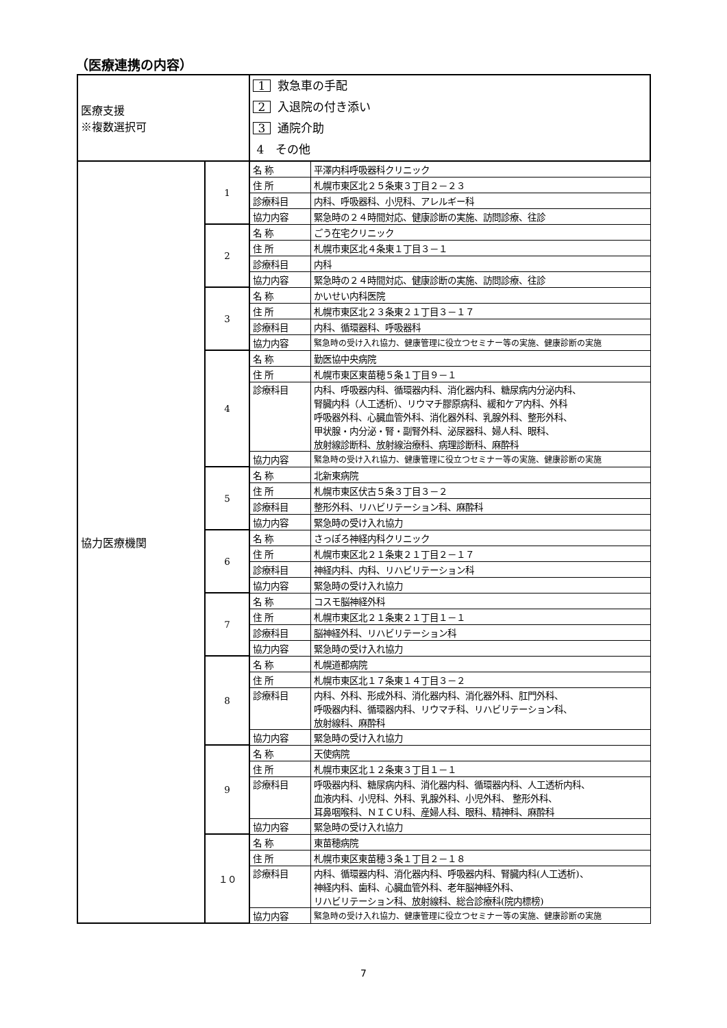（医療連携の内容）
| 医療支援 ※複数選択可 | | 1 救急車の手配 2 入退院の付き添い 3 通院介助 4 その他 | |
| 協力医療機関 | 1 | 名 称 | 平澤内科呼吸器科クリニック |
| | | 住 所 | 札幌市東区北２５条東３丁目２－２３ |
| | | 診療科目 | 内科、呼吸器科、小児科、アレルギー科 |
| | | 協力内容 | 緊急時の２４時間対応、健康診断の実施、訪問診療、往診 |
| | 2 | 名 称 | ごう在宅クリニック |
| | | 住 所 | 札幌市東区北４条東１丁目３－１ |
| | | 診療科目 | 内科 |
| | | 協力内容 | 緊急時の２４時間対応、健康診断の実施、訪問診療、往診 |
| | 3 | 名 称 | かいせい内科医院 |
| | | 住 所 | 札幌市東区北２３条東２１丁目３－１７ |
| | | 診療科目 | 内科、循環器科、呼吸器科 |
| | | 協力内容 | 緊急時の受け入れ協力、健康管理に役立つセミナー等の実施、健康診断の実施 |
| | 4 | 名 称 | 勤医協中央病院 |
| | | 住 所 | 札幌市東区東苗穂５条１丁目９－１ |
| | | 診療科目 | 内科、呼吸器内科、循環器内科、消化器内科、糖尿病内分泌内科、 腎臓内科（人工透析）、リウマチ膠原病科、緩和ケア内科、外科 呼吸器外科、心臓血管外科、消化器外科、乳腺外科、整形外科、 甲状腺・内分泌・腎・副腎外科、泌尿器科、婦人科、眼科、 放射線診断科、放射線治療科、病理診断科、麻酔科 |
| | | 協力内容 | 緊急時の受け入れ協力、健康管理に役立つセミナー等の実施、健康診断の実施 |
| | 5 | 名 称 | 北新東病院 |
| | | 住 所 | 札幌市東区伏古５条３丁目３－２ |
| | | 診療科目 | 整形外科、リハビリテーション科、麻酔科 |
| | | 協力内容 | 緊急時の受け入れ協力 |
| | 6 | 名 称 | さっぽろ神経内科クリニック |
| | | 住 所 | 札幌市東区北２１条東２１丁目２－１７ |
| | | 診療科目 | 神経内科、内科、リハビリテーション科 |
| | | 協力内容 | 緊急時の受け入れ協力 |
| | 7 | 名 称 | コスモ脳神経外科 |
| | | 住 所 | 札幌市東区北２１条東２１丁目１－１ |
| | | 診療科目 | 脳神経外科、リハビリテーション科 |
| | | 協力内容 | 緊急時の受け入れ協力 |
| | 8 | 名 称 | 札幌道都病院 |
| | | 住 所 | 札幌市東区北１７条東１４丁目３－２ |
| | | 診療科目 | 内科、外科、形成外科、消化器内科、消化器外科、肛門外科、 呼吸器内科、循環器内科、リウマチ科、リハビリテーション科、 放射線科、麻酔科 |
| | | 協力内容 | 緊急時の受け入れ協力 |
| | 9 | 名 称 | 天使病院 |
| | | 住 所 | 札幌市東区北１２条東３丁目１－１ |
| | | 診療科目 | 呼吸器内科、糖尿病内科、消化器内科、循環器内科、人工透析内科、 血液内科、小児科、外科、乳腺外科、小児外科、 整形外科、 耳鼻咽喉科、ＮＩＣＵ科、産婦人科、眼科、精神科、麻酔科 |
| | | 協力内容 | 緊急時の受け入れ協力 |
| | １０ | 名 称 | 東苗穂病院 |
| | | 住 所 | 札幌市東区東苗穂３条１丁目２－１８ |
| | | 診療科目 | 内科、循環器内科、消化器内科、呼吸器内科、腎臓内科(人工透析)、 神経内科、歯科、心臓血管外科、老年脳神経外科、 リハビリテーション科、放射線科、総合診療科(院内標榜) |
| | | 協力内容 | 緊急時の受け入れ協力、健康管理に役立つセミナー等の実施、健康診断の実施 |
7